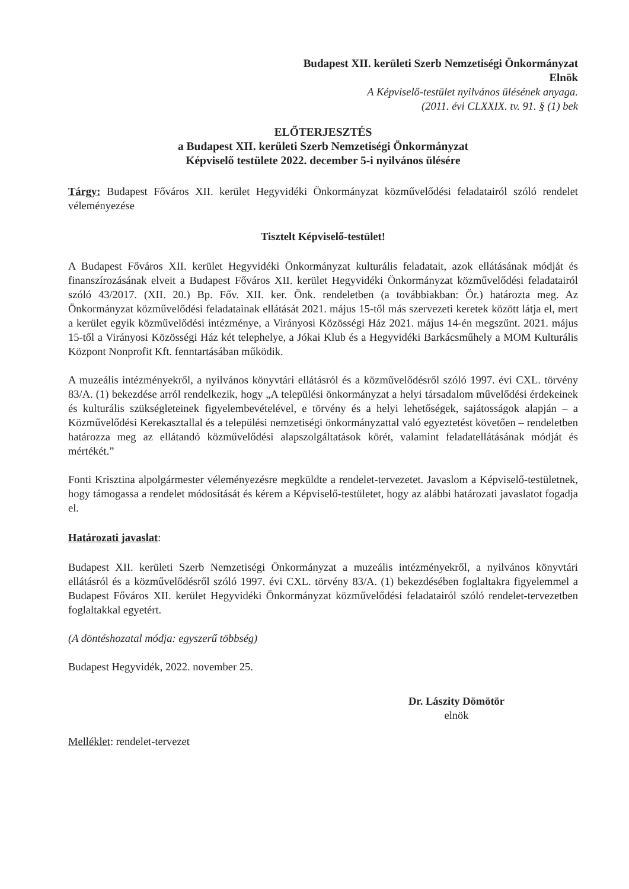Budapest XII. kerületi Szerb Nemzetiségi Önkormányzat
Elnök
A Képviselő-testület nyilvános ülésének anyaga.
(2011. évi CLXXIX. tv. 91. § (1) bek
ELŐTERJESZTÉS
a Budapest XII. kerületi Szerb Nemzetiségi Önkormányzat
Képviselő testülete 2022. december 5-i nyilvános ülésére
Tárgy: Budapest Főváros XII. kerület Hegyvidéki Önkormányzat közművelődési feladatairól szóló rendelet véleményezése
Tisztelt Képviselő-testület!
A Budapest Főváros XII. kerület Hegyvidéki Önkormányzat kulturális feladatait, azok ellátásának módját és finanszírozásának elveit a Budapest Főváros XII. kerület Hegyvidéki Önkormányzat közművelődési feladatairól szóló 43/2017. (XII. 20.) Bp. Főv. XII. ker. Önk. rendeletben (a továbbiakban: Ör.) határozta meg. Az Önkormányzat közművelődési feladatainak ellátását 2021. május 15-től más szervezeti keretek között látja el, mert a kerület egyik közművelődési intézménye, a Virányosi Közösségi Ház 2021. május 14-én megszűnt. 2021. május 15-től a Virányosi Közösségi Ház két telephelye, a Jókai Klub és a Hegyvidéki Barkácsműhely a MOM Kulturális Központ Nonprofit Kft. fenntartásában működik.
A muzeális intézményekről, a nyilvános könyvtári ellátásról és a közművelődésről szóló 1997. évi CXL. törvény 83/A. (1) bekezdése arról rendelkezik, hogy „A települési önkormányzat a helyi társadalom művelődési érdekeinek és kulturális szükségleteinek figyelembevételével, e törvény és a helyi lehetőségek, sajátosságok alapján – a Közművelődési Kerekasztallal és a települési nemzetiségi önkormányzattal való egyeztetést követően – rendeletben határozza meg az ellátandó közművelődési alapszolgáltatások körét, valamint feladatellátásának módját és mértékét.”
Fonti Krisztina alpolgármester véleményezésre megküldte a rendelet-tervezetet. Javaslom a Képviselő-testületnek, hogy támogassa a rendelet módosítását és kérem a Képviselő-testületet, hogy az alábbi határozati javaslatot fogadja el.
Határozati javaslat:
Budapest XII. kerületi Szerb Nemzetiségi Önkormányzat a muzeális intézményekről, a nyilvános könyvtári ellátásról és a közművelődésről szóló 1997. évi CXL. törvény 83/A. (1) bekezdésében foglaltakra figyelemmel a Budapest Főváros XII. kerület Hegyvidéki Önkormányzat közművelődési feladatairól szóló rendelet-tervezetben foglaltakkal egyetért.
(A döntéshozatal módja: egyszerű többség)
Budapest Hegyvidék, 2022. november 25.
Dr. Lászity Dömötör
elnök
Melléklet: rendelet-tervezet